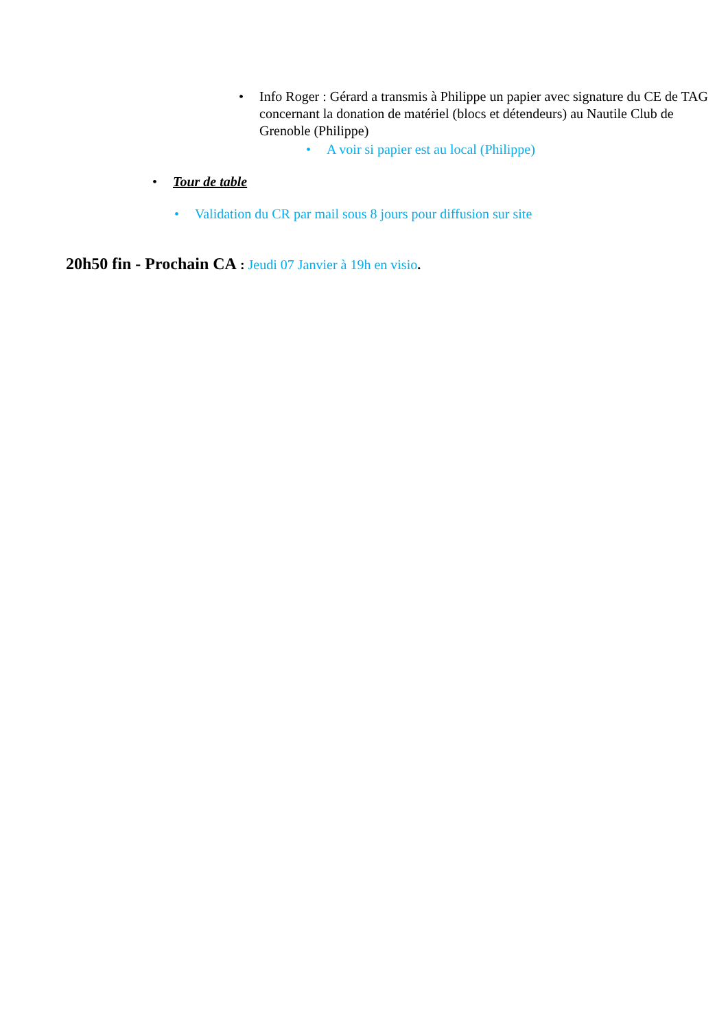• Info Roger : Gérard a transmis à Philippe un papier avec signature du CE de TAG concernant la donation de matériel (blocs et détendeurs) au Nautile Club de Grenoble (Philippe)
• A voir si papier est au local (Philippe)
• Tour de table
• Validation du CR par mail sous 8 jours pour diffusion sur site
20h50 fin - Prochain CA : Jeudi 07 Janvier à 19h en visio.